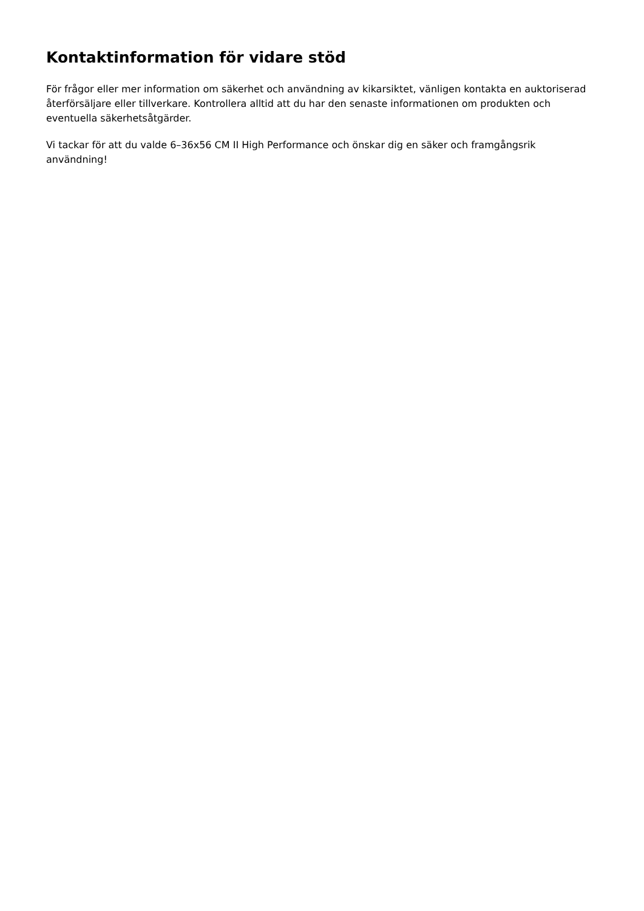Kontaktinformation för vidare stöd
För frågor eller mer information om säkerhet och användning av kikarsiktet, vänligen kontakta en auktoriserad återförsäljare eller tillverkare. Kontrollera alltid att du har den senaste informationen om produkten och eventuella säkerhetsåtgärder.
Vi tackar för att du valde 6–36x56 CM II High Performance och önskar dig en säker och framgångsrik användning!